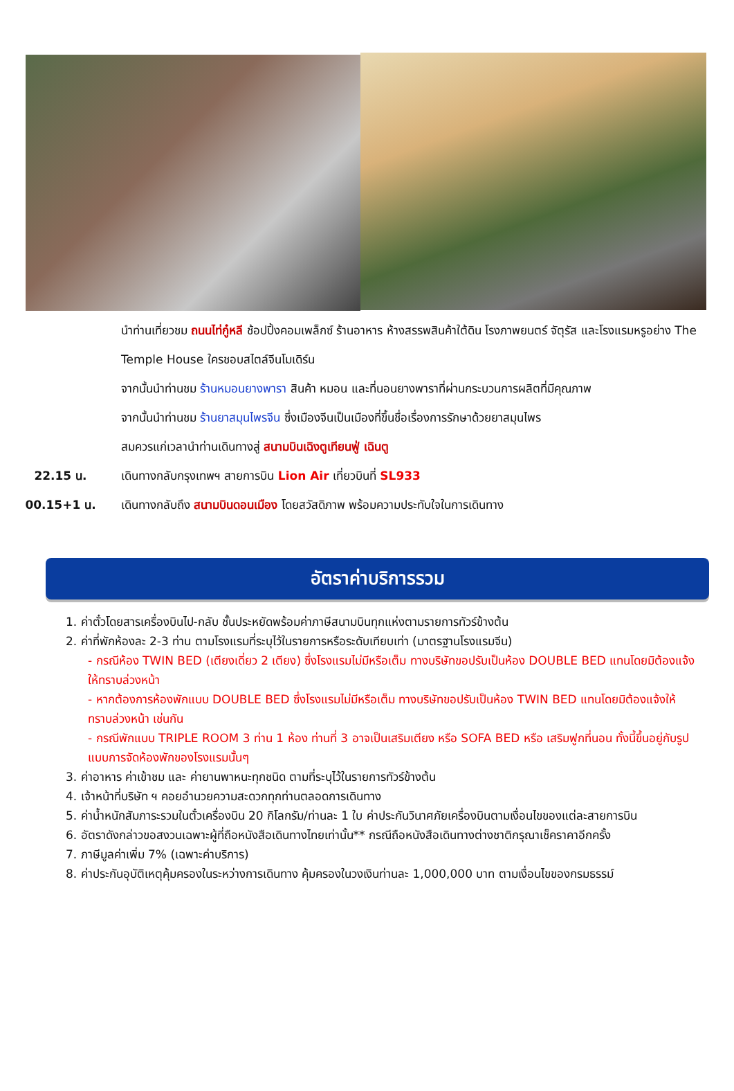นำท่านเที่ยวชม ถนนไท่กู๋หลี ช้อปปิ้งคอมเพล็กซ์ ร้านอาหาร ห้างสรรพสินค้าใต้ดิน โรงภาพยนตร์ จัตุรัส และโรงแรมหรูอย่าง The Temple House ใครชอบสไตล์จีนโมเดิร์น
จากนั้นนำท่านชม ร้านหมอนยางพารา สินค้า หมอน และที่นอนยางพาราที่ผ่านกระบวนการผลิตที่มีคุณภาพ
จากนั้นนำท่านชม ร้านยาสมุนไพรจีน ซึ่งเมืองจีนเป็นเมืองที่ขึ้นชื่อเรื่องการรักษาด้วยยาสมุนไพร
สมควรแก่เวลานำท่านเดินทางสู่ สนามบินเฉิงตูเทียนฟู่ เฉินตู
22.15 น. เดินทางกลับกรุงเทพฯ สายการบิน Lion Air เที่ยวบินที่ SL933
00.15+1 น. เดินทางกลับถึง สนามบินดอนเมือง โดยสวัสดิภาพ พร้อมความประทับใจในการเดินทาง
อัตราค่าบริการรวม
1. ค่าตั๋วโดยสารเครื่องบินไป-กลับ ชั้นประหยัดพร้อมค่าภาษีสนามบินทุกแห่งตามรายการทัวร์ข้างต้น
2. ค่าที่พักห้องละ 2-3 ท่าน ตามโรงแรมที่ระบุไว้ในรายการหรือระดับเทียบเท่า (มาตรฐานโรงแรมจีน)
- กรณีห้อง TWIN BED (เตียงเดี่ยว 2 เตียง) ซึ่งโรงแรมไม่มีหรือเต็ม ทางบริษัทขอปรับเป็นห้อง DOUBLE BED แทนโดยมิต้องแจ้งให้ทราบล่วงหน้า
- หากต้องการห้องพักแบบ DOUBLE BED ซึ่งโรงแรมไม่มีหรือเต็ม ทางบริษัทขอปรับเป็นห้อง TWIN BED แทนโดยมิต้องแจ้งให้ทราบล่วงหน้า เช่นกัน
- กรณีพักแบบ TRIPLE ROOM 3 ท่าน 1 ห้อง ท่านที่ 3 อาจเป็นเสริมเตียง หรือ SOFA BED หรือ เสริมฟูกที่นอน ทั้งนี้ขึ้นอยู่กับรูปแบบการจัดห้องพักของโรงแรมนั้นๆ
3. ค่าอาหาร ค่าเข้าชม และ ค่ายานพาหนะทุกชนิด ตามที่ระบุไว้ในรายการทัวร์ข้างต้น
4. เจ้าหน้าที่บริษัท ฯ คอยอำนวยความสะดวกทุกท่านตลอดการเดินทาง
5. ค่าน้ำหนักสัมภาระรวมในตั๋วเครื่องบิน 20 กิโลกรัม/ท่านละ 1 ใบ ค่าประกันวินาศภัยเครื่องบินตามเงื่อนไขของแต่ละสายการบิน
6. อัตราดังกล่าวขอสงวนเฉพาะผู้ที่ถือหนังสือเดินทางไทยเท่านั้น** กรณีถือหนังสือเดินทางต่างชาติกรุณาเช็คราคาอีกครั้ง
7. ภาษีมูลค่าเพิ่ม 7% (เฉพาะค่าบริการ)
8. ค่าประกันอุบัติเหตุคุ้มครองในระหว่างการเดินทาง คุ้มครองในวงเงินท่านละ 1,000,000 บาท ตามเงื่อนไขของกรมธรรม์